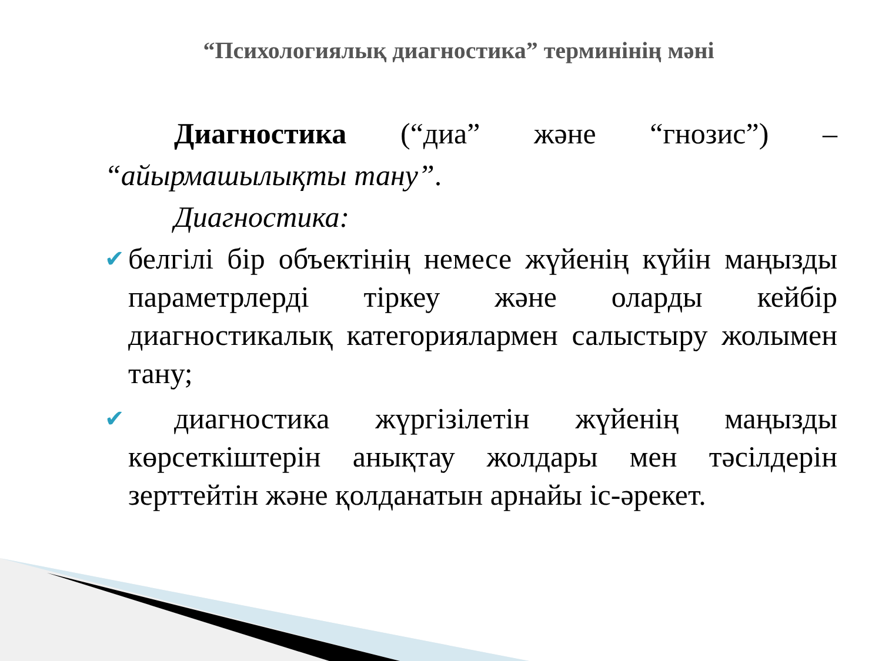“Психологиялық диагностика” терминінің мәні
Диагностика (“диа” және “гнозис”) –
“айырмашылықты тану”.
Диагностика:
✔
белгілі бір объектінің немесе жүйенің күйін маңызды параметрлерді тіркеу және оларды кейбір диагностикалық категориялармен салыстыру жолымен тану;
✔
диагностика жүргізілетін жүйенің маңызды көрсеткіштерін анықтау жолдары мен тәсілдерін зерттейтін және қолданатын арнайы іс-әрекет.